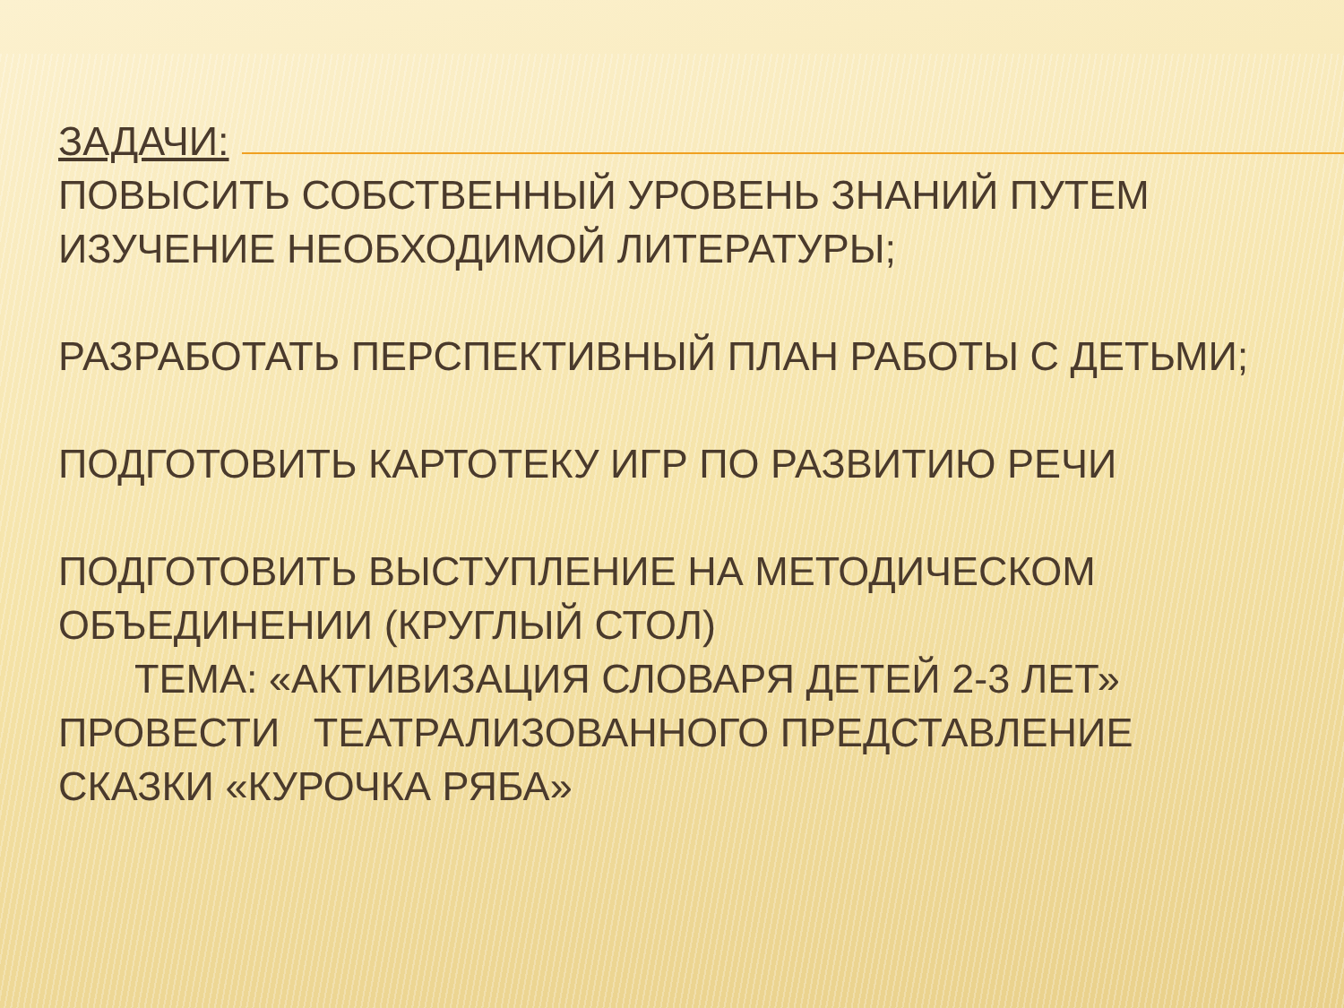ЗАДАЧИ:
ПОВЫСИТЬ СОБСТВЕННЫЙ УРОВЕНЬ ЗНАНИЙ ПУТЕМ ИЗУЧЕНИЕ НЕОБХОДИМОЙ ЛИТЕРАТУРЫ;
РАЗРАБОТАТЬ ПЕРСПЕКТИВНЫЙ ПЛАН РАБОТЫ С ДЕТЬМИ;
ПОДГОТОВИТЬ КАРТОТЕКУ ИГР ПО РАЗВИТИЮ РЕЧИ
ПОДГОТОВИТЬ ВЫСТУПЛЕНИЕ НА МЕТОДИЧЕСКОМ ОБЪЕДИНЕНИИ (КРУГЛЫЙ СТОЛ)
ТЕМА: «АКТИВИЗАЦИЯ СЛОВАРЯ ДЕТЕЙ 2-3 ЛЕТ»
ПРОВЕСТИ ТЕАТРАЛИЗОВАННОГО ПРЕДСТАВЛЕНИЕ СКАЗКИ «КУРОЧКА РЯБА»